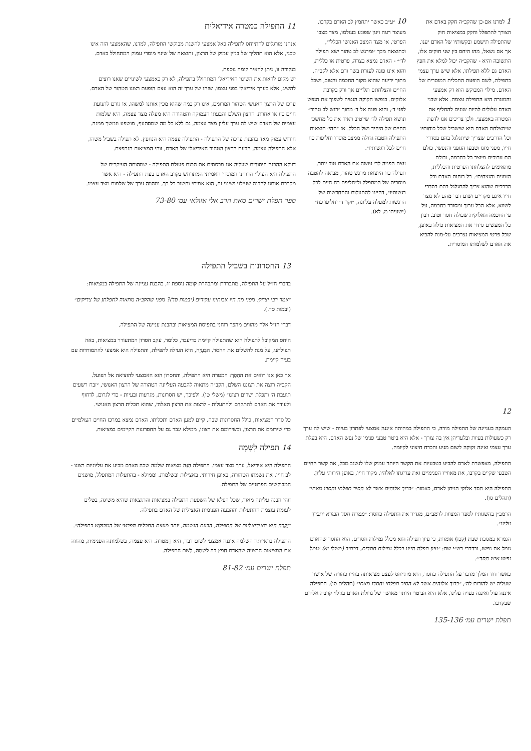1 למדנו אם-כן שהקב״ה חקק באדם את הצורך להתפלל וחקק במציאות חוק שהתפילה תישמע ובקשותיו של האדם יענו. אך אם נשאל, מהו היחס בין שני חוקים אלו, התשובה והיא - שהקב״ה יכול למלא את חפץ האדם גם ללא תפילתו, אלא שיש ערך עצמי בתפילה, לשם הופעת התכלית המוסרית של האדם. מילוי המבוקש הוא רק אמצעי והמטרה היא התפילה עצמה. אלא שבני האדם עלולים להיות שוגים להחליף את המטרה באמצעי. ולכן צריכים אנו לדעת ש״הצלחת האדם היא שישכיל שכל כוחותיו וכל הדרכים שצריך שיתגלגל בהם בסדרי חייו, מפני מזגו וטבעו הגופני והנפשי, כולם הם ערוכים מיוצר כל בחכמה, וכולם מתאימים להצלחתו הפרטית והכללית, הזמנית והנצחית״. כל כוחות האדם וכל הדרכים שהוא צריך להתגלגל בהם בסדרי חייו אינם מקריים ושום דבר מהם לא נוצר לשווא, אלא הכל ערוך ומסודר בחכמה, על פי החכמה האלוקית שכולה חסד וטוב. רבון כל המעשים סידר את המציאות כולה באופן, שכל פרטי המציאות נצרכים על-מנת להביא את האדם לשלמותו המוסרית.
10 ״ע״ב כאשר יתחמץ לב האדם בקרבו, מעוצר רעה ויגון שפוגע בעולמו, מצד מצבו הפרטי, או מצד המצב האנושי הכללי״, וכתוצאה מכך ״ומרגש לב טהור ישא תפילה לד׳״ - האדם נמצא בצרה, פרטית או כללית, והוא אינו פונה לעזרת בשר ודם אלא לקב״ה, מתוך ידיעה שהוא מקור החכמה והטוב, ושכל החיים והצלחתם תלויים אך ורק בקרבת אלוקים. בנפשו חקוקה הנטיה לשפוך את הנפש לפני ד׳, והוא פונה אל ד׳ מתוך ״רגש לב טהור״ ונושא תפילה לד׳ שייטיב ויאיר את כל מחשכי החיים של היחיד ושל הכלל. אז ״תהי׳ תוצאות התפילה הטבה גדולה ממצב מוסרו וחליפות כח חיים לכל רגשותיו״.
עצם הפניה לד׳ עושה את האדם טוב יותר, תפילה כזו היוצאת מרגש טהור, מביאה להטבה מוסרית של המתפלל ול״חליפת כח חיים לכל רגשותיו״, דהיינו להתעלות והתחדשות של הרגשות למעלה עליונה, ״וקוי ד׳ יחליפו כח״ (ישעיהו מ, לא).
11 התפילה כמטרה אידיאלית
אנחנו מורגלים להתייחס לתפילה כאל אמצעי להשגת מבוקשי התפילה, למדנו, שהאמצעי הזה אינו טכני, אלא הוא תהליך של בניין עמוק של הרצון, ותוצאה של שינוי מוסרי עמוק המתחולל באדם.
בנקודה זו, ניתן להאיר קומה נוספת.
יש מקום לראות את השינוי האידיאלי המתחולל בתפילה, לא רק כאמצעי לשינויים שאנו רוצים להשיג, אלא כערך אידיאלי בפני עצמו. שזהו של ערך זה הוא עצם הופעת רצונו הטהור של האדם.
ערכו של הרצון האנושי הטהור המרומם, אינו רק במה שהוא מכין אותנו למשהו, או גורם לתנועת חיים כזו או אחרת. הרצון השלם והבעתו העמוקה והטהורה היא מעלה מצד עצמה, היא שלמות עצמית של האדם שיש לה ערך עליון מצד עצמה, גם ללא כל מה שמסתעף, מושפע ונמשך ממנה.
חידוש עמוק מאד בהבנת ערכה של התפילה - התפילה עצמה היא הנחפץ. לא תפילה בשביל משהו, אלא התפילה עצמה, הבעת הרצון הטהור האידיאלי של האדם, זוהי המציאות הנחפצת.
דווקא ההבנה היסודית שעליה אנו מבססים את הבנת פעולת התפילה - שמהותה העיקרית של התפילה היא העילוי הרוחני המוסרי האמיתי המתרחש בקרב האדם בעת התפילה - היא אשר מקרבת אותנו להבנה שעילוי ושינוי זה, הוא אמיתי וחשוב כל כך, ומהווה ערך של שלמות מצד עצמו.
ספר תפלת ישרים מאת הרב אלי אזולאי עמ׳ 73-80
12
העמקה בעניינה של התפילה מורה, כי התפילה במהותה איננה אמצעי לפתרון בעיות - שיש לה ערך רק כשעולות בעיות ובלעדיהן אין בה צורך - אלא היא ביטוי טבעי פנימי של נפש האדם. היא בעלת ערך עצמי ואינה זקוקה לשום מניע והכרח חיצוני לקיומה.
התפילה, מאפשרת לאדם להביע בטבעיות את הקשר היותר עמוק שלו לנשגב מכל, את קשר החיים הטבעי שקיים בקרבו, את מאווייו הפנימיים ואת עריגתו לאלהיו, מקור חייו, באופן הירותי עליון.
התפילה היא חסד אלוקי הניתן לאדם, כאמור: ״ברוך אלוהים אשר לא הסיר תפלתי וחסדו מאתי״ (תהלים סו).
הרמב״ן בהשגותיו לספר המצוות לרמב״ם, מגדיר את התפילה כחסד: ״ממדת חסד הבורא יתברך עלינו״.
הגמרא במסכת שבת (קכז) אומרת, כי עיון תפילה הוא מכלל גמילות חסדים, הוא החסד שהאדם גומל את נפשו, וכדברי רש״י שם: ״עיון תפלה היינו בכלל גמילות חסדים, דכתיב (משלי יא) ׳גומל נפשו איש חסד׳״.
כאשר דוד המלך מדבר על התפילה כחסד, הוא מתייחס לעצם מציאותה בחייו כהוויה של אושר שעליה יש להודות לה׳, ״ברוך אלוהים אשר לא הסיר תפלתי וחסדו מאתי״ (תהלים סו). התפילה איננה עול ואיננה כפויה עלינו, אלא היא הביטוי היותר מאושר של גדולת האדם בגילוי קרבת אלהים שבקרבו.
תפלת ישרים עמ׳ 135-136
13 החסרונות בשביל התפילה
בדברי חז״ל על התפילה, מתבררת ומתבהרת קומה נוספת זו, בהבנת עניינה של התפילה במציאות:
״אמר רבי יצחק: מפני מה היו אבותינו עקורים (יבמות סד)? מפני שהקב״ה מתאוה לתפלתן של צדיקים״ (יבמות סד.).
דברי חז״ל אלה מהווים מהפך רוחני בתפיסת המציאות ובהבנת עניינה של התפילה.
היחס המקובל לתפילה הוא שהתפילה קיימת בדיעבד, כלומר, עקב חסרון המתעורר במציאות, באה תפילתנו, על מנת להשלים את החסר. הבַּעָיָה, היא העילה לתפילה, והתפילה היא אמצעי להתמודדות עם בעיה קיימת.
אך כאן אנו רואים את ההֵפֶך: המטרה היא התפילה, והחסרון הוא האמצעי להוציאה אל הפועל.
הקב״ה רוצה את רצוננו השלם, הקב״ה מתאוה להבעה העליונה הטהורה של הרצון האנושי, ״זבח רשעים תועבת ה׳ ותפלת ישרים רצונו״ (משלי טו). ולפיכך, יש חסרונות, מגרעות ובעיות - כדי לגרום, לדחוף ולעודד את האדם להתקדם ולהתעלות - לרצות את הרצון האלהי, שהוא תכלית הרצון האנושי.
כל סדר המציאות, כולל החסרונות שבה, קיים למען האדם ותכליתו. האדם נמצא במרכז החיים העולמיים כדי שירומם את הרצון, וכשירומם את רצונו, ממילא יגבר גם על החסרונות הקיימים במציאות.
14 תפילה לִשְׁמָה
התפילה היא אידיאל, ערך מצד עצמו. התפילה הִנָּה מציאות שלמה שבה האדם מביע את עליוניות רצונו - לב חייו, את נשמתו הטהורה, באופן חירותי, באצילות ובשלמות. וממילא - בהתעלות המתפלל, מושגים המבוקשים הפרטיים של התפילה.
זוהי הבנה עליונה מאוד, שכל הפלא של השפעת התפילה במציאות והתוצאות שהיא משיגה, בטלים לעומת עוצמת ההתעלות וההבעה הפנימית האצילית של האדם בתפילה.
״יְקָרָה היא האידיאליות של התפילה, הבעת הנשמה, יותר מעצם התכלית הפרטי של המבוקש בתפילה״.
התפילה בראייתה השלמה איננה אמצעי לשום דבר, היא הַמטרה. היא עצמה, בשלמותה הפנימית, מהווה את המציאות הרצויה שהאדם חפץ בה לִשְׁמָהּ, לְשֵׁם התפילה.
תפלת ישרים עמ׳ 81-82